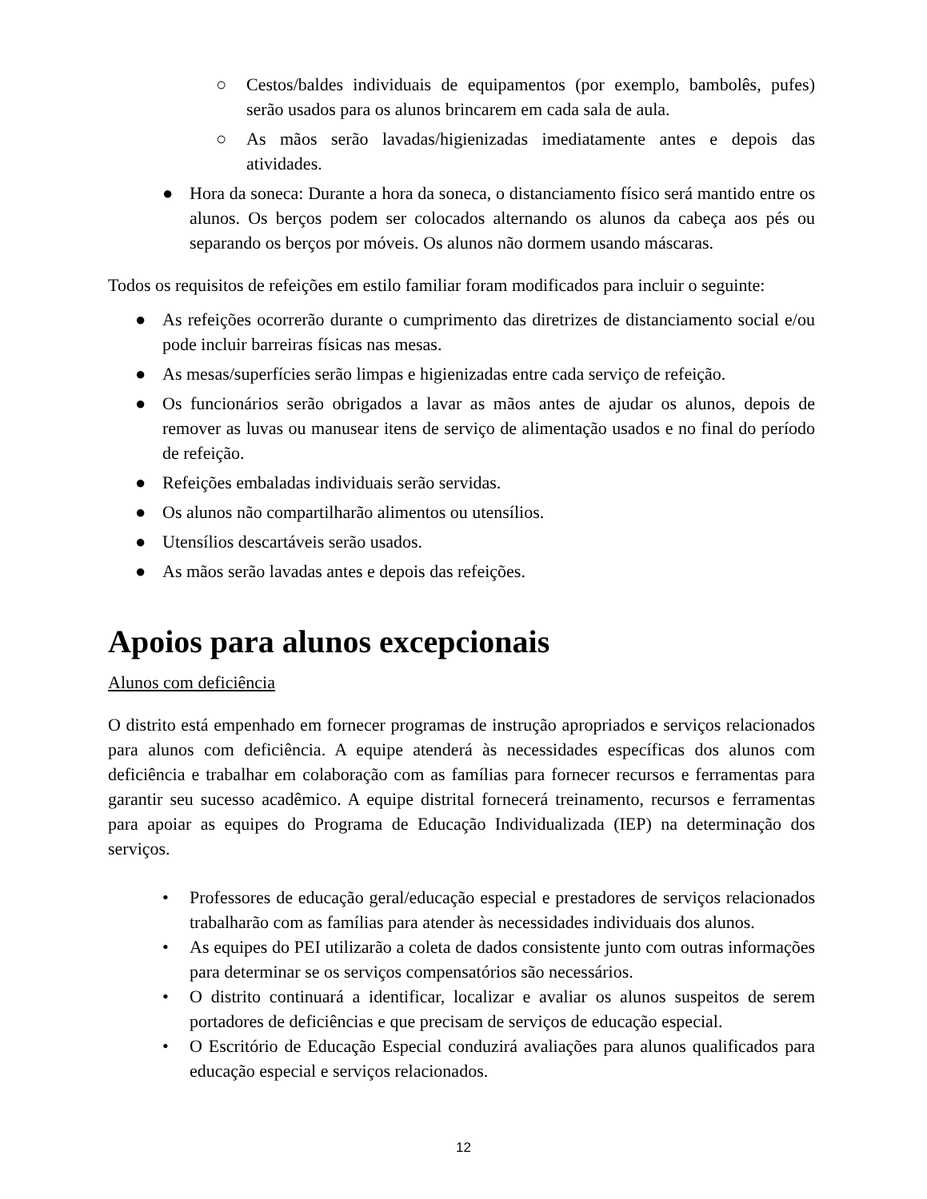○ Cestos/baldes individuais de equipamentos (por exemplo, bambolês, pufes) serão usados para os alunos brincarem em cada sala de aula.
○ As mãos serão lavadas/higienizadas imediatamente antes e depois das atividades.
● Hora da soneca: Durante a hora da soneca, o distanciamento físico será mantido entre os alunos. Os berços podem ser colocados alternando os alunos da cabeça aos pés ou separando os berços por móveis. Os alunos não dormem usando máscaras.
Todos os requisitos de refeições em estilo familiar foram modificados para incluir o seguinte:
● As refeições ocorrerão durante o cumprimento das diretrizes de distanciamento social e/ou pode incluir barreiras físicas nas mesas.
● As mesas/superfícies serão limpas e higienizadas entre cada serviço de refeição.
● Os funcionários serão obrigados a lavar as mãos antes de ajudar os alunos, depois de remover as luvas ou manusear itens de serviço de alimentação usados e no final do período de refeição.
● Refeições embaladas individuais serão servidas.
● Os alunos não compartilharão alimentos ou utensílios.
● Utensílios descartáveis serão usados.
● As mãos serão lavadas antes e depois das refeições.
Apoios para alunos excepcionais
Alunos com deficiência
O distrito está empenhado em fornecer programas de instrução apropriados e serviços relacionados para alunos com deficiência. A equipe atenderá às necessidades específicas dos alunos com deficiência e trabalhar em colaboração com as famílias para fornecer recursos e ferramentas para garantir seu sucesso acadêmico. A equipe distrital fornecerá treinamento, recursos e ferramentas para apoiar as equipes do Programa de Educação Individualizada (IEP) na determinação dos serviços.
• Professores de educação geral/educação especial e prestadores de serviços relacionados trabalharão com as famílias para atender às necessidades individuais dos alunos.
• As equipes do PEI utilizarão a coleta de dados consistente junto com outras informações para determinar se os serviços compensatórios são necessários.
• O distrito continuará a identificar, localizar e avaliar os alunos suspeitos de serem portadores de deficiências e que precisam de serviços de educação especial.
• O Escritório de Educação Especial conduzirá avaliações para alunos qualificados para educação especial e serviços relacionados.
12